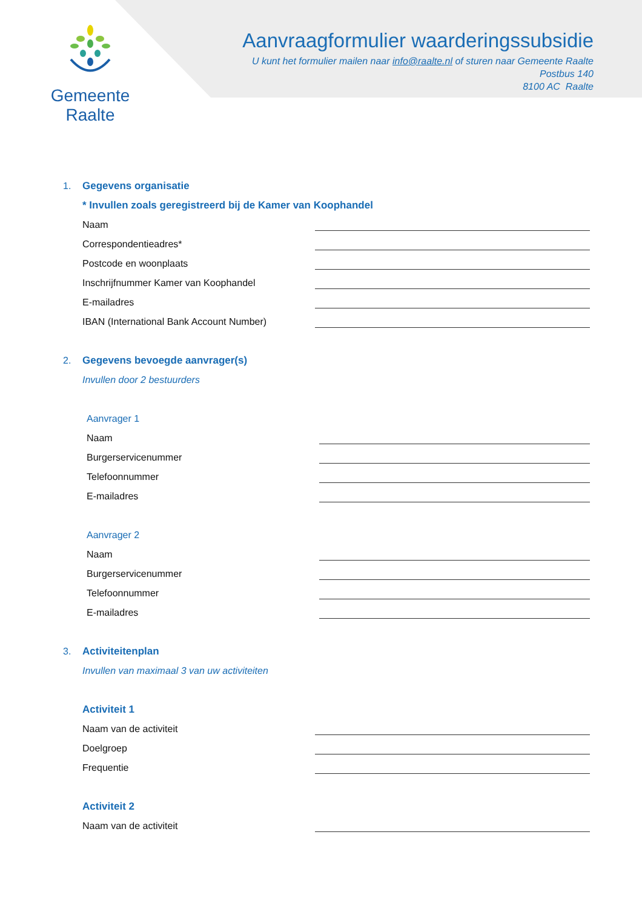Gemeente Raalte
Aanvraagformulier waarderingssubsidie
U kunt het formulier mailen naar info@raalte.nl of sturen naar Gemeente Raalte
Postbus 140
8100 AC Raalte
1. Gegevens organisatie
* Invullen zoals geregistreerd bij de Kamer van Koophandel
Naam
Correspondentieadres*
Postcode en woonplaats
Inschrijfnummer Kamer van Koophandel
E-mailadres
IBAN (International Bank Account Number)
2. Gegevens bevoegde aanvrager(s)
Invullen door 2 bestuurders
Aanvrager 1
Naam
Burgerservicenummer
Telefoonnummer
E-mailadres
Aanvrager 2
Naam
Burgerservicenummer
Telefoonnummer
E-mailadres
3. Activiteitenplan
Invullen van maximaal 3 van uw activiteiten
Activiteit 1
Naam van de activiteit
Doelgroep
Frequentie
Activiteit 2
Naam van de activiteit